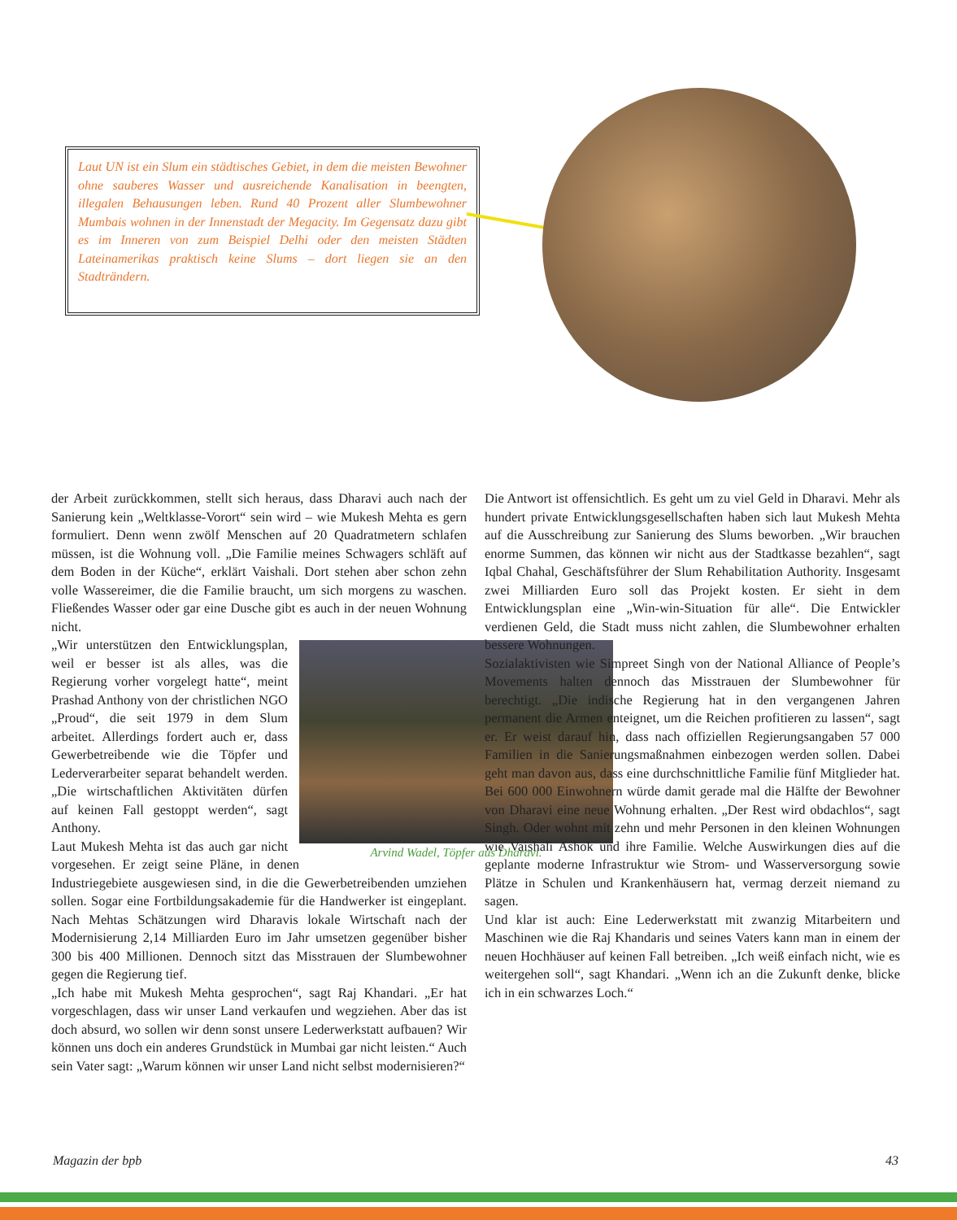Laut UN ist ein Slum ein städtisches Gebiet, in dem die meisten Bewohner ohne sauberes Wasser und ausreichende Kanalisation in beengten, illegalen Behausungen leben. Rund 40 Prozent aller Slumbewohner Mumbais wohnen in der Innenstadt der Megacity. Im Gegensatz dazu gibt es im Inneren von zum Beispiel Delhi oder den meisten Städten Lateinamerikas praktisch keine Slums – dort liegen sie an den Stadträndern.
der Arbeit zurückkommen, stellt sich heraus, dass Dharavi auch nach der Sanierung kein „Weltklasse-Vorort“ sein wird – wie Mukesh Mehta es gern formuliert. Denn wenn zwölf Menschen auf 20 Quadratmetern schlafen müssen, ist die Wohnung voll. „Die Familie meines Schwagers schläft auf dem Boden in der Küche“, erklärt Vaishali. Dort stehen aber schon zehn volle Wassereimer, die die Familie braucht, um sich morgens zu waschen. Fließendes Wasser oder gar eine Dusche gibt es auch in der neuen Wohnung nicht.
Arvind Wadel, Töpfer aus Dharavi.
„Wir unterstützen den Entwicklungsplan, weil er besser ist als alles, was die Regierung vorher vorgelegt hatte“, meint Prashad Anthony von der christlichen NGO „Proud“, die seit 1979 in dem Slum arbeitet. Allerdings fordert auch er, dass Gewerbetreibende wie die Töpfer und Lederverarbeiter separat behandelt werden. „Die wirtschaftlichen Aktivitäten dürfen auf keinen Fall gestoppt werden“, sagt Anthony.
Laut Mukesh Mehta ist das auch gar nicht vorgesehen. Er zeigt seine Pläne, in denen Industriegebiete ausgewiesen sind, in die die Gewerbetreibenden umziehen sollen. Sogar eine Fortbildungsakademie für die Handwerker ist eingeplant. Nach Mehtas Schätzungen wird Dharavis lokale Wirtschaft nach der Modernisierung 2,14 Milliarden Euro im Jahr umsetzen gegenüber bisher 300 bis 400 Millionen. Dennoch sitzt das Misstrauen der Slumbewohner gegen die Regierung tief.
„Ich habe mit Mukesh Mehta gesprochen“, sagt Raj Khandari. „Er hat vorgeschlagen, dass wir unser Land verkaufen und wegziehen. Aber das ist doch absurd, wo sollen wir denn sonst unsere Lederwerkstatt aufbauen? Wir können uns doch ein anderes Grundstück in Mumbai gar nicht leisten.“ Auch sein Vater sagt: „Warum können wir unser Land nicht selbst modernisieren?“
Die Antwort ist offensichtlich. Es geht um zu viel Geld in Dharavi. Mehr als hundert private Entwicklungsgesellschaften haben sich laut Mukesh Mehta auf die Ausschreibung zur Sanierung des Slums beworben. „Wir brauchen enorme Summen, das können wir nicht aus der Stadtkasse bezahlen“, sagt Iqbal Chahal, Geschäftsführer der Slum Rehabilitation Authority. Insgesamt zwei Milliarden Euro soll das Projekt kosten. Er sieht in dem Entwicklungsplan eine „Win-win-Situation für alle“. Die Entwickler verdienen Geld, die Stadt muss nicht zahlen, die Slumbewohner erhalten bessere Wohnungen.
Sozialaktivisten wie Simpreet Singh von der National Alliance of People’s Movements halten dennoch das Misstrauen der Slumbewohner für berechtigt. „Die indische Regierung hat in den vergangenen Jahren permanent die Armen enteignet, um die Reichen profitieren zu lassen“, sagt er. Er weist darauf hin, dass nach offiziellen Regierungsangaben 57 000 Familien in die Sanierungsmaßnahmen einbezogen werden sollen. Dabei geht man davon aus, dass eine durchschnittliche Familie fünf Mitglieder hat. Bei 600 000 Einwohnern würde damit gerade mal die Hälfte der Bewohner von Dharavi eine neue Wohnung erhalten. „Der Rest wird obdachlos“, sagt Singh. Oder wohnt mit zehn und mehr Personen in den kleinen Wohnungen wie Vaishali Ashok und ihre Familie. Welche Auswirkungen dies auf die geplante moderne Infrastruktur wie Strom- und Wasserversorgung sowie Plätze in Schulen und Krankenhäusern hat, vermag derzeit niemand zu sagen.
Und klar ist auch: Eine Lederwerkstatt mit zwanzig Mitarbeitern und Maschinen wie die Raj Khandaris und seines Vaters kann man in einem der neuen Hochhäuser auf keinen Fall betreiben. „Ich weiß einfach nicht, wie es weitergehen soll“, sagt Khandari. „Wenn ich an die Zukunft denke, blicke ich in ein schwarzes Loch.“
Magazin der bpb 43